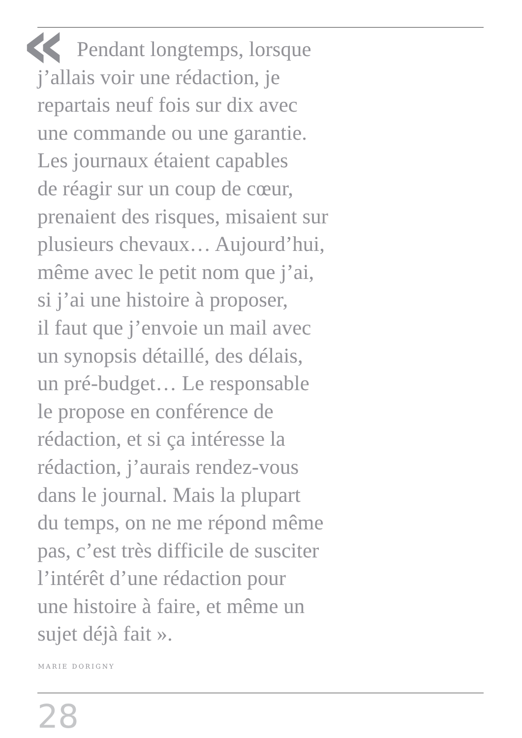«
Pendant longtemps, lorsque
j’allais voir une rédaction, je
repartais neuf fois sur dix avec
une commande ou une garantie.
Les journaux étaient capables
de réagir sur un coup de cœur,
prenaient des risques, misaient sur
plusieurs chevaux… Aujourd’hui,
même avec le petit nom que j’ai,
si j’ai une histoire à proposer,
il faut que j’envoie un mail avec
un synopsis détaillé, des délais,
un pré-budget… Le responsable
le propose en conférence de
rédaction, et si ça intéresse la
rédaction, j’aurais rendez-vous
dans le journal. Mais la plupart
du temps, on ne me répond même
pas, c’est très difficile de susciter
l’intérêt d’une rédaction pour
une histoire à faire, et même un
sujet déjà fait ».
MARIE DORIGNY
28